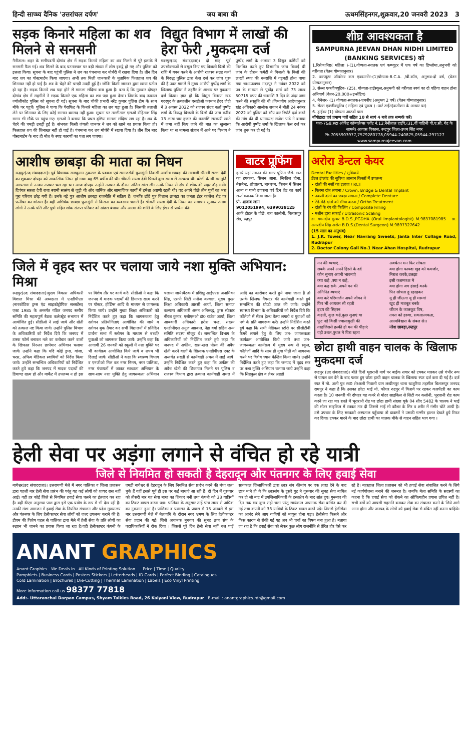हिन्दी साप्ध्य दैनिक 'उत्तरांचल दर्पण' जय बाबा की ऊधमसिंहनगर,शुक्रवार,20 जनवरी 2023 3
सड़क किनारे महिला का शव मिलने से सनसनी
नैनीताल। शहर के समीपवर्ती दोगांव क्षेत्र में सड़क किनारे महिला का शव मिलने से पूरे इलाके में सनसनी फैल गई। शव मिलने के बाद घटनास्थल पर बड़ी संख्या में लोग इकट्ठे हो गए और पुलिस को इत्तला किया। सूचना के बाद पहुंची पुलिस ने शव का पंचनामा कर मोर्चरी में रखवा दिया है। तीन दिन बाद शव का पोस्टमार्टम किया जाएगा। अभी तक मिली जानकारी के मुताबिक फिलहाल शव की शिनाख्त नहीं हो पाई है। शव के चेहरे की चमड़ी उधड़ी हुई है। जोकि किसी जानवर द्वारा खाया प्रतीत हो रहा है। सड़क किनारे शव पड़ा होने से मामला संदिग्ध बना हुआ है। बता दें कि गुरुवार दोपहर दोगांव क्षेत्र में राहगीरों ने सड़क किनारे एक महिला का शव पड़ा हुआ देखा। जिसके बाद तत्काल ज्योलीकोट पुलिस को सूचना दी गई। सूचना के बाद चौकी प्रभारी नरेंद्र कुमार पुलिस टीम के साथ मौके पर पहुचें। पुलिस ने पाया कि पैराफिट के किनारे महिला का शव पड़ा हुआ है। जिसकी तलाशी लेने पर शिनाख्त के लिए कोई सामान बरामद नहीं हुआ। सूचना पर तल्लीताल एसओ रोहिताश सिंह सागर भी मौके पर पहुंच गए। एसओ ने बताया कि प्रथम दृष्टिया मामला संदिग्ध लग रहा है। शव के चेहरे की चमड़ी उधड़ी हुई है। संभवतः किसी जंगली जानवर ने शव को खाने का प्रयास किया हो। फिलहाल शव की शिनाख्त नहीं हो पाई है। पंचमाना कर शव मोर्चरी में रखवा दिया है। तीन दिन बाद पोस्टमार्टम के बाद ही मौत के स्पष्ट कारणों का पता लग पाएगा।
विद्युत विभाग में लाखों की हेरा फेरी ,मुकदमा दर्ज
गदरपुर(उद संवाददाता)। दो माह पूर्व उपभोक्ताओं से वसूल किए गए,बिजली बिलों की राशि में गबन करने के आरोपी राजस्व संग्रह कर्ता के विरुद्ध पुलिस द्वारा केस दर्ज कर जांच शुरू की है उक्त मामले में मुख्य आरोपी पुष्पेंद्र शर्मा के खिलाफ पुलिस ने तहरीर के आधार पर मुकदमा दर्ज किया। ज्ञात हो कि विद्युत वितरण खंड गदरपुर के तत्कालीन एसडीओ फरमान हैदर जैदी ने 3 अगस्त 2022 को राजस्व संग्रह कर्ता पुष्पेंद्र शर्मा के विरुद्ध बिजली के बिलों की जमा करीब 13 लाख चार हजार की धनराशि सरकारी खाते में जमा नहीं किए जाने की बात का खुलासा किया था स मामला संज्ञान में आने पर विभाग ने पुष्पेंद्र शर्मा के अलावा 3 विद्युत कर्मियों को निलंबित करते हुए विभागीय जांच बिठाई थी जांच के दौरान कमेटी ने बिजली के बिलों की लाखों रुपए की धनराशि में गड़बड़ी होना पाया गया था।उपखण्ड गदरपुर ने नवंबर 2022 को पत्र के माध्यम से पुष्पेंद्र शर्मा को 73 लाख 50715 रुपए की धनराशि 3 दिन के अंदर जमा करने की संस्तुति की थी ।विभागीय आदेशानुसार खंड अधिकारी आलोक सचान ने बीती 24 नवंबर 2022 को पुलिस को सौंप कर रिपोर्ट दर्ज करने की मांग की थी थानाध्यक्ष राजेश पांडे ने बताया कि आरोपी पुष्पेंद्र शर्मा के खिलाफ केस दर्ज कर जांच शुरू कर दी गई है।
शीघ्र आवश्यकता है
SAMPURNA JEEVAN DHAN NIDHI LIMITED (BANKING SERVICES) को
1.रिसेप्शनिष्ट( महिला )-(1),योग्यता-स्नातक एवं कम्प्यूटर में एक वर्ष का डिप्लोमा,अनुभवी को वरीयता (वेतन योग्यतानुसार)
2. कम्प्यूटर ऑपरेटर कम एकाउन्टेंट-(1)योग्यता-B.C.A. /बी.कॉम, अनुभव-दो वर्ष, (वेतन योग्यतानुसार)
3. सेल्स एक्जीक्यूटिव- (25), योग्यता-हाईस्कूल,अनुभवी को वरीयता स्वयं का दो पहिया वाहन होना अनिवार्य (वेतन-20,000+इन्सेंटिव)
4. मैनेजर- (1) योग्यता-स्नातक+एमबीए (अनुभव 2 वर्ष) (वेतन योग्यतानुसार)
5. सेल्स एक्जीक्यूटिव ( महिला एवं पुरूष ) -पार्ट टाईम(कमीशन के आधार पर)
6. ड्राईवर (1) योग्यता आठवीं पास
बॉयोडाटा एवं प्रमाण पत्रों सहित 10 से सायं 4 बजे तक सम्पर्क करें।
पता-7&8,रुद्रा ऑर्केड कॉम्पलैक्स प्लॉट नं.12,नैनीताल हाईवे,(31,वीं वाहिनी पी.ए.सी. गेट के सामने) आवास विकास, रूद्रपुर जिला-उधम सिंह नगर
Ph.7055903977,7579280778,05944-240875,05944-297127
www.sampurnajeevan.com
आशीष छाबड़ा की माता का निधन
रूद्रपुर(उद संवाददाता)। पूर्व विधायक राजकुमार ठुकराल के प्रवक्ता एवं समाजसेवी फुलसुंगी निवासी आशीष छाबड़ा की माताजी श्रीमती सरला देवी का शुक्रवार दोपहर को आकस्मिक निधन हो गया। वह 65 वर्षीय की थी। श्रीमती सरला देवी पिछले कुछ समय से अस्वस्थ थी। बरेली के श्री राममूर्ति अस्पताल में उनका उपचार चल रहा था। आज दोपहर उन्होंने उपचार के दौरान अंतिम सांस ली। उनके निधन से क्षेत्र में शोक की लहर दौड़ गयी। दिवंगत सरला देवी राधा स्वामी सत्संग से जुड़ी थी और धार्मिक और सामाजिक कार्यों में हमेशा अग्रणी रहती थी। वह अपने पीछे तीन पुत्रों का भरा पूरा परिवार छोड़ गयी हैं। उनके बड़े पुत्र आशीष छाबड़ा राजनीति में सक्रिय हैं। जबकि छोटे पुत्र विशाल छाबड़ा का जनता इंटर कालेज रोड पर फर्नीचर का शोरूम है। वहीं अभिषेक छाबड़ा फुलसुंगी में किराना का व्यवसाय चलाते हैं। श्रीमती सरला देवी के निधन का समाचार सुनकर तमाम लोगों ने उनके पति और पुत्रों सहित शोक संतप्त परिवार को ढांढस बंधाया और आत्मा की शांति के लिए ईश्वर से प्रार्थना की।
वाटर प्रूफिंग
हमारे यहां मकान की वाटर प्रूफिंग जैसे- छत का टपकना, सिलन आना, लिकीज होना, बेसमेन्ट, शौचालय, बाथरूम, किचन में सिलन आना व पानी टपकना एवं टिन शैड का कार्य सन्तोषजनक किया जाता है।
प्रो. शादाब खान
9012051994, 6399038125
आर्क होटल के पीछे, बत्रा कालोनी, बिलासपुर रोड, रुद्रपुर
अरोरा डेन्टल केयर
Dental Facilities / सुविधायें
डेंटल इंप्लांट की सुविधा आसान किस्तों में उपलब्ध
• दांतों की नसों का इलाज / RCT
• फिक्स दांत लगाना / Crown, Bridge & Dental Implant
• नकली दांतों का जबड़ा लगाना / Complete Denture
• टेढ़े-मेढ़े दांतों को सीधा करना / Ortho Treatment
• दांतों के रंग की फिलिंग / Composite Filling
• मशीन द्वारा सफाई / Ultrasonic Scaling
डा. गगनदीप गुम्बर B.D.S.,PGDHA (Oral Implantologist) M.9837081985 डा. अमरदीप सिंह अरोरा B.D.S.(Dental Surgeon) M.9897327642
(15 साल का अनुभव)
1. J.K. Tower, Near Navrang Sweets, Janta Inter Collage Road, Rudrapur
2. Doctor Colony Gali No.1 Near Ahan Hospital, Rudrapur
जिले में वृहद स्तर पर चलाया जाये नशा मुक्ति अभियान: मिश्रा
रूद्रपुर(उद संवाददाता)।मुख्य विकास अधिकारी विशाल मिश्रा की अध्यक्षता में एनडीपीएस (नारकोटिक ड्रग्स एंड साइकोट्रोपिक सब्सटेंस) एक्ट 1985 के अन्तर्गत गठित जनपद स्तरीय समिति की महत्वपूर्ण बैठक कलेक्ट्रेट सभागार में आयोजित हुई। सीडीओ ने लाई जाये और खेती को तत्काल नष्ट किया जाये। उन्होंने पुलिस विभाग के अधिकारियों को निर्देश दिये कि जनपद में टास्क फोर्स बनाकर नशे का करोबार करने वालों के खिफाल निरन्तर छापेमार अभियान चलाया जाये। उन्होंने कहा कि यदि कोई ड्रग्स, गांजा, चरस, अफिम मेडिकल स्वामियों को निर्देश किया जाये। उन्होंने सम्बन्धित अधिकारियों को निर्देशित करते हुये कहा कि जनपद में मादक पदार्थो की डिमाण्ड खत्म हो और मार्केट में उपलब्ध न हो इस पर विशेष तौर पर कार्य करें। सीडीओ ने कहा कि जनपद में मादक पदार्थों की डिमाण्ड खत्म करने पर पोस्टर, होर्डिंग्स आदि के माध्यम से जागरूक किया जाये। उन्होंने मुख्य शिक्षा अधिकारी को निर्देशित करते हुए कहा कि जागरूकता हेतु स्लोगन प्रतियोगिताएं आयोजित की जाये व स्लोगन बुक तैयार कर सभी विद्यालयों में प्रतिदिन प्रार्थना सभा में स्लोगन के माध्यम से बच्चों/ युवाओं को जागरूक किया जाये। उन्होंने कहा कि आगामी 26 जनवरी को स्कूलों में नशा मुक्ति पर भी कार्यक्रम आयोजित किये जाये व शपथ भी दिलाई जाये। सीडीओ ने कहा कि स्वास्थ्य विभाग व एनजीओ मिल कर नगर निमग, नगर पालिका, नगर पंचायतों में जाकर स्वच्छता अभियान के साथ-साथ नशा मुक्ति हेतु जागरूकता अभियान चलाया जाये।बैठक में प्रशिक्षु आईएएस अनामिका सिंह, एसपी सिटी मनोज कत्याल, मुख्य मुख्य शिक्षा अधिकारी आरसी आर्या, जिला समाज कल्याण अधिकारी अमन अनिरूद्ध, ड्रग्स स्पेक्टर नीरज कुमार, एसीएमओ डॉ0 राजेश आर्या, जिला आबकारी अधिकारी हरीश चन्द्र, सदस्य एनडीपीएस अनुज अग्रवाल, नेहा वर्मा सहित अन्य समिति सदस्य मौजूद थे। सम्बन्धित विभाग के अधिकारियों को निर्देशित करते हुये कहा कि जनपद में अफीम, खस-खस पोस्त की अवैध खेती करने वालों के खिलाफ एनडीपीएस एक्ट के अन्तर्गत सख्ती से कार्यवाही अमल में लाई जाये। उन्होंने निर्देशित करते हुए कहा कि अफीम की अवैध खेती की शिकायत मिलने पर पुलिस व राजस्व विभाग द्वारा तत्काल कार्यवाही अमल में आदि का कारोबार करते हुये पाया जाता है तो उसके खिलफ गैंगस्टर की कार्यवाही करते हुये सम्बन्धित की प्रोप्र्टी जप्त की जाये। उन्होंने स्वास्थ्य विभाग के अधिकारियों को निर्देश दिये कि कॉलेजो में मेंटल हेल्थ कैम्प लगाये व युवाओं को नशे के प्रति जागरूक करें। उन्होंने निर्देशित करते हुये कहा कि सभी मेडिकल स्टोरो पर सीसीटीवी कैमरें लगाने हेतु के लिए जन- जागरूकता कार्यक्रम आयोजित किये जाये तथा जन-जागरूकता कार्यक्रम में मुख्य रूप से स्कूल, कॉलेजों आदि के साथ ही युवा पीढ़ी को जागरूक करने पर विशेष ध्यान केन्द्रित किया जाये। उन्होंने निर्देशित करते हुए कहा कि जनपद में वृहद स्तर पर नशा मुक्ति अभियान चलाया जाये उन्होंने कहा कि सिडकुल क्षेत्र व लेबर अडडो
मन की व्यथाएं....
सबके अपने अपने हिस्से के दर्द
कौन सुनाए अपनी भावनाएं
क्या कहे ,क्या न कहे,
क्या कह सके ,अपने मन की
अगिनित व्यथाएं
क्या करे परिमार्जन अपने जीवन मे
फिर भी अव्यक्त सी रहती
हृदय की सिहरन
कहती, कुछ कहे,कुछ सुनाएं या
फूट पड़े किसी ज्वालामुखी की
तरहजिससे हल्की हो मन की पीड़ाएं
यही उथल,पुथल मे घिरा रहता
अवचेतन मन फिर सोचता
क्या होगा फायदा खुद को कमजोर,
निराश करके,उलझा
इसी कशमकश मे
क्या होगा जग हंसाई करके
फिर सोचता हू रहरहकर
यू ही जीऊगा यू ही मरूगां
खुद ही मजबूत बनके
जीवन के कालकूट विष,
तमस को हरुगा, सकारात्मकता,
आत्मविश्वास के संबल से।।
नरेश छाबड़ा,रूद्रपुर
छोटा हाथी वाहन चालक के खिलाफ मुकदमा दर्ज
रूद्रपुर (उद संवाददाता)। बीते दिनों भूरारानी मार्ग पर बाईक सवार को टक्कर मारकर उसे गंभीर रूप से घायल कर देने के बाद फरार हुए छोटा हाथी वाहन चालक के खिलाफ रपट दर्ज करा दी गई है। दर्ज रपट में मो. अली पुत्र स्व0 शेरअली निवासी ग्राम लखीमपुर थाना खजुरिया तहसील बिलासपुर जनपद रामपुर ने कहा है कि उसका छोटा भाई मो. कौशर रुद्रपुर में किराये पर रहकर कारपेंटरी का काम करता है। 10 जनवरी की दोपहर वह कमरे से मोटर साइकिल से सिटी वन कलोनी, भूरारानी रोड काम करने जा रहा था। रास्ते में भूरारानी रोड पर छोटा हाथी संख्या यूके 04 सीए 5482 के चालक ने भाई की मोटर साइकिल में टक्कर मार दी जिससे भाई मो कौशर के सिर व शरीर में गंभीर चोटे आयी है। उसे उपचार के लिए सरकारी अस्पताल पहुँचाया तो डाक्टरों ने उसकी गम्भीर हालत देखते हुये रिफर कर दिया। टक्कर मारने के बाद छोटा हाथी का चालक मौके से वाहन सहित भाग गया ।
हेली सेवा पर अड़ंगा लगाने से वंचित हो रहे यात्री
जिले से नियमित हो सकती है देहरादून और पंतनगर के लिए हवाई सेवा
बागेश्वर(उद संवाददाता)। उत्तरायणी मेले में नगर पालिका व जिला प्रशासन द्वारा पहली बार हेली सेवा प्रारंभ की परंतु यह कई लोगों को शायद रास नहीं आई। वही हर कोई जिले से नियमित हवाई सेवा चलने का इंतजार कर रहा है। वही डीएम अनुराधा पाल द्वारा इसे एक प्रयोग के रूप में भी देख रही है। उनकी मंशा आमजन में हवाई सेवा के नियमित संचालन और प्रदेश मुख्यालय और पंतनगर के लिए हेलीकाप्टर सेवा लोगों को जल्द उपलब्ध कराने की है। डीएम की विशेष पहल से पालिका द्वारा मेले में हेली सेवा के प्रति लोगों का रुझान भी जानने का प्रयास किया जा रहा है।वही हेलीकाप्टर कंपनी के एमडी बागेश्वर से देहरादून के लिए नियमित सेवा प्रारंभ करने की मंशा जता चुके हैं वहीं इससे पूर्व ही इस पर कई बाधाएं आ रही हैं। दो दिन में गुरूवार को तीसरी बार यह सेवा बाधा का शिकार बनी तथा कंपनी को 33 यात्रियों का टिकट वापस करना पड़ा। पालिका के अनुसार उन्हें पांच लाख से अधिक का नुकसान हुआ है। पालिका व प्रशासन के प्रयास से 15 जनवरी से इस बार उत्तरायणी मेले में मेलावधि के दौरान नगर भ्रमण के लिए हेलीकाप्टर सेवा प्रदान की गई। जिसे अचानक बुधवार की सुबह छात्र संघ के पदाधिकारियों ने रोक दिया । जिससे पूरे दिन हेली सेवा नहीं चल पाई सायंकाल जिलाधिकारी द्वारा छात्र संघ कीमांग पर एक लाख देने के बाद छात्र माने ही थे कि छात्रसंघ के दूसरे गुट ने गुरूवार की सुबह सेवा बाधित कर दी जो बाद में उपजिलाधिकारी के हस्तक्षेप के बाद शांत हुए। गुरूवार की दिन तक सब कुछ सही चला परंतु सायंकाल अचानक सेवा बाधित कर दी गई तथा कंपनी को 33 यात्रियों के टिकट वापस करने पड़े। जिससे हेलीसेवा का आनंद लेने आए यात्रियों को मायूस होना पड़ा। हेलीसेवा किसने और किस कारण से रोकी गई यह अब भी चर्चा का विषय बना हुआ है। बताया जा रहा है कि हवाई सेवा को लेकर कुछ लोग राजनीति से प्रेरित होर ऐसे कर रहे है। बहरहाल जिला प्रशासन को भी हवाई सेवा संचालित करने के लिये नई कार्ययोजना बनाने की जरूरत है। जबकि मेला समिति के सदस्यों का कहना है कि हवाई सेवा को रोकने का औचित्यहीन प्रयास उचित नहीं है। सभी वर्गो को आपसी सहमति बनाकर सेवा का संचालन करने के लिये आगे आना होगा और जनपद के लोगों को हवाई सेवा से वंचित नहीं करना चाहिये।
ANANT GRAPHICS
Anant Graphics We Deals In All Kinds of Printing Solution... Price | Time | Quality
Pamphlets | Business Cards | Posters Stickers | Letterheads | ID Cards | Perfect Binding | Catalogues
Cold Lamination | Brochures | Die-Cutting | Thermal Lamination | Labels | Eco Vinyl Printing
More information call us 98377 77818
Add:- Uttaranchal Darpan Campus, Shyam Talkies Road, 26 Kalyani View, Rudrapur E-mail : anantgraphics.rdr@gmail.com